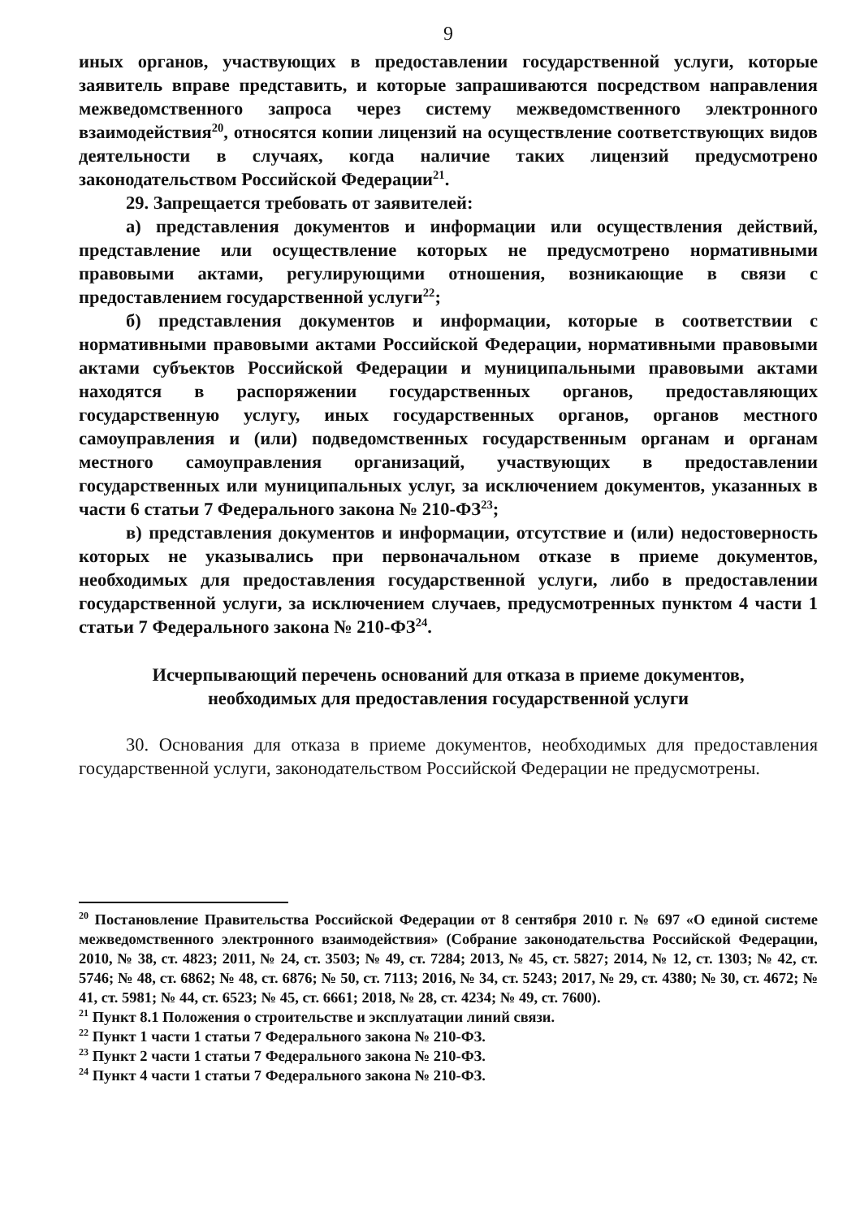9
иных органов, участвующих в предоставлении государственной услуги, которые заявитель вправе представить, и которые запрашиваются посредством направления межведомственного запроса через систему межведомственного электронного взаимодействия<sup>20</sup>, относятся копии лицензий на осуществление соответствующих видов деятельности в случаях, когда наличие таких лицензий предусмотрено законодательством Российской Федерации<sup>21</sup>.
29. Запрещается требовать от заявителей:
а) представления документов и информации или осуществления действий, представление или осуществление которых не предусмотрено нормативными правовыми актами, регулирующими отношения, возникающие в связи с предоставлением государственной услуги<sup>22</sup>;
б) представления документов и информации, которые в соответствии с нормативными правовыми актами Российской Федерации, нормативными правовыми актами субъектов Российской Федерации и муниципальными правовыми актами находятся в распоряжении государственных органов, предоставляющих государственную услугу, иных государственных органов, органов местного самоуправления и (или) подведомственных государственным органам и органам местного самоуправления организаций, участвующих в предоставлении государственных или муниципальных услуг, за исключением документов, указанных в части 6 статьи 7 Федерального закона № 210-ФЗ<sup>23</sup>;
в) представления документов и информации, отсутствие и (или) недостоверность которых не указывались при первоначальном отказе в приеме документов, необходимых для предоставления государственной услуги, либо в предоставлении государственной услуги, за исключением случаев, предусмотренных пунктом 4 части 1 статьи 7 Федерального закона № 210-ФЗ<sup>24</sup>.
Исчерпывающий перечень оснований для отказа в приеме документов,
необходимых для предоставления государственной услуги
30. Основания для отказа в приеме документов, необходимых для предоставления государственной услуги, законодательством Российской Федерации не предусмотрены.
<sup>20</sup> Постановление Правительства Российской Федерации от 8 сентября 2010 г. № 697 «О единой системе межведомственного электронного взаимодействия» (Собрание законодательства Российской Федерации, 2010, № 38, ст. 4823; 2011, № 24, ст. 3503; № 49, ст. 7284; 2013, № 45, ст. 5827; 2014, № 12, ст. 1303; № 42, ст. 5746; № 48, ст. 6862; № 48, ст. 6876; № 50, ст. 7113; 2016, № 34, ст. 5243; 2017, № 29, ст. 4380; № 30, ст. 4672; № 41, ст. 5981; № 44, ст. 6523; № 45, ст. 6661; 2018, № 28, ст. 4234; № 49, ст. 7600).
<sup>21</sup> Пункт 8.1 Положения о строительстве и эксплуатации линий связи.
<sup>22</sup> Пункт 1 части 1 статьи 7 Федерального закона № 210-ФЗ.
<sup>23</sup> Пункт 2 части 1 статьи 7 Федерального закона № 210-ФЗ.
<sup>24</sup> Пункт 4 части 1 статьи 7 Федерального закона № 210-ФЗ.